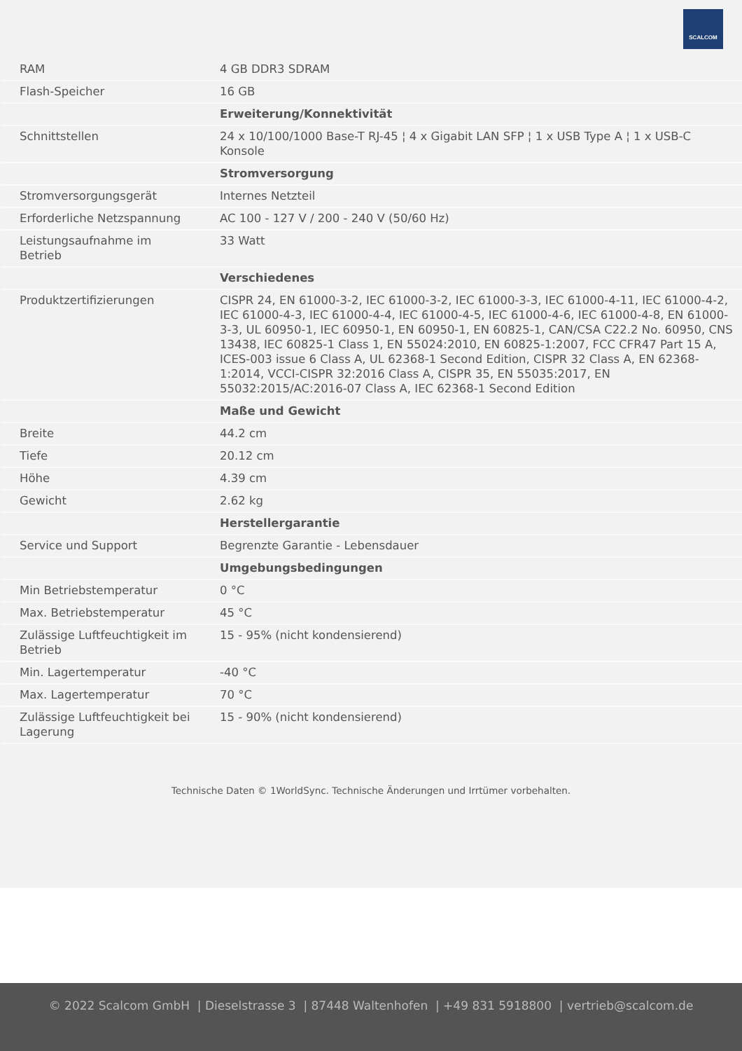SCALCOM
| RAM | 4 GB DDR3 SDRAM |
| Flash-Speicher | 16 GB |
| | Erweiterung/Konnektivität |
| Schnittstellen | 24 x 10/100/1000 Base-T RJ-45 ¦ 4 x Gigabit LAN SFP ¦ 1 x USB Type A ¦ 1 x USB-C Konsole |
| | Stromversorgung |
| Stromversorgungsgerät | Internes Netzteil |
| Erforderliche Netzspannung | AC 100 - 127 V / 200 - 240 V (50/60 Hz) |
| Leistungsaufnahme im Betrieb | 33 Watt |
| | Verschiedenes |
| Produktzertifizierungen | CISPR 24, EN 61000-3-2, IEC 61000-3-2, IEC 61000-3-3, IEC 61000-4-11, IEC 61000-4-2, IEC 61000-4-3, IEC 61000-4-4, IEC 61000-4-5, IEC 61000-4-6, IEC 61000-4-8, EN 61000-3-3, UL 60950-1, IEC 60950-1, EN 60950-1, EN 60825-1, CAN/CSA C22.2 No. 60950, CNS 13438, IEC 60825-1 Class 1, EN 55024:2010, EN 60825-1:2007, FCC CFR47 Part 15 A, ICES-003 issue 6 Class A, UL 62368-1 Second Edition, CISPR 32 Class A, EN 62368-1:2014, VCCI-CISPR 32:2016 Class A, CISPR 35, EN 55035:2017, EN 55032:2015/AC:2016-07 Class A, IEC 62368-1 Second Edition |
| | Maße und Gewicht |
| Breite | 44.2 cm |
| Tiefe | 20.12 cm |
| Höhe | 4.39 cm |
| Gewicht | 2.62 kg |
| | Herstellergarantie |
| Service und Support | Begrenzte Garantie - Lebensdauer |
| | Umgebungsbedingungen |
| Min Betriebstemperatur | 0 °C |
| Max. Betriebstemperatur | 45 °C |
| Zulässige Luftfeuchtigkeit im Betrieb | 15 - 95% (nicht kondensierend) |
| Min. Lagertemperatur | -40 °C |
| Max. Lagertemperatur | 70 °C |
| Zulässige Luftfeuchtigkeit bei Lagerung | 15 - 90% (nicht kondensierend) |
Technische Daten © 1WorldSync. Technische Änderungen und Irrtümer vorbehalten.
© 2022 Scalcom GmbH | Dieselstrasse 3 | 87448 Waltenhofen | +49 831 5918800 | vertrieb@scalcom.de